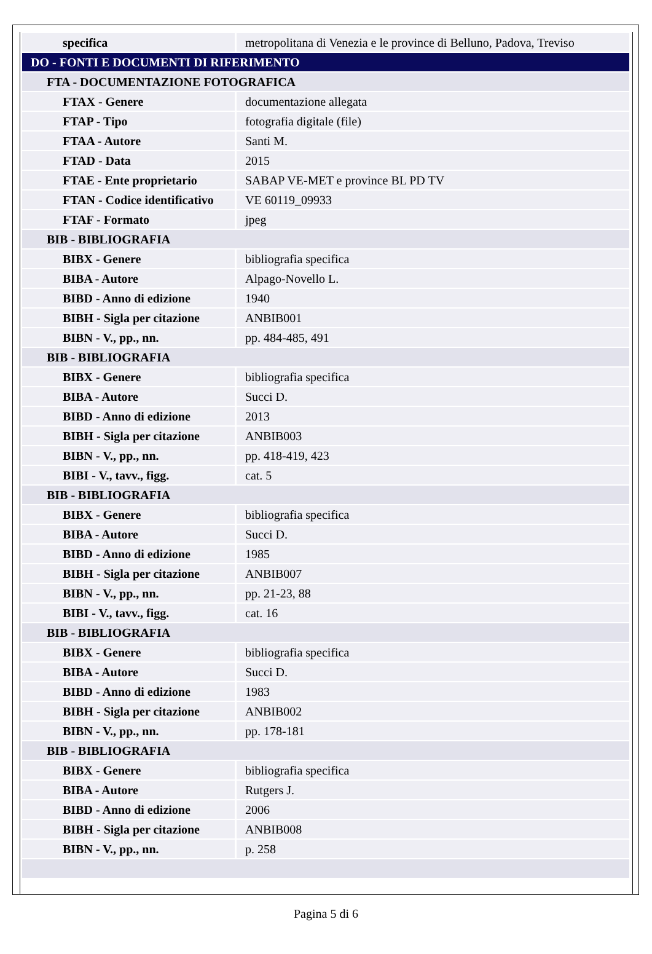| specifica | metropolitana di Venezia e le province di Belluno, Padova, Treviso |
| DO - FONTI E DOCUMENTI DI RIFERIMENTO | |
| FTA - DOCUMENTAZIONE FOTOGRAFICA | |
| FTAX - Genere | documentazione allegata |
| FTAP - Tipo | fotografia digitale (file) |
| FTAA - Autore | Santi M. |
| FTAD - Data | 2015 |
| FTAE - Ente proprietario | SABAP VE-MET e province BL PD TV |
| FTAN - Codice identificativo | VE 60119_09933 |
| FTAF - Formato | jpeg |
| BIB - BIBLIOGRAFIA | |
| BIBX - Genere | bibliografia specifica |
| BIBA - Autore | Alpago-Novello L. |
| BIBD - Anno di edizione | 1940 |
| BIBH - Sigla per citazione | ANBIB001 |
| BIBN - V., pp., nn. | pp. 484-485, 491 |
| BIB - BIBLIOGRAFIA | |
| BIBX - Genere | bibliografia specifica |
| BIBA - Autore | Succi D. |
| BIBD - Anno di edizione | 2013 |
| BIBH - Sigla per citazione | ANBIB003 |
| BIBN - V., pp., nn. | pp. 418-419, 423 |
| BIBI - V., tavv., figg. | cat. 5 |
| BIB - BIBLIOGRAFIA | |
| BIBX - Genere | bibliografia specifica |
| BIBA - Autore | Succi D. |
| BIBD - Anno di edizione | 1985 |
| BIBH - Sigla per citazione | ANBIB007 |
| BIBN - V., pp., nn. | pp. 21-23, 88 |
| BIBI - V., tavv., figg. | cat. 16 |
| BIB - BIBLIOGRAFIA | |
| BIBX - Genere | bibliografia specifica |
| BIBA - Autore | Succi D. |
| BIBD - Anno di edizione | 1983 |
| BIBH - Sigla per citazione | ANBIB002 |
| BIBN - V., pp., nn. | pp. 178-181 |
| BIB - BIBLIOGRAFIA | |
| BIBX - Genere | bibliografia specifica |
| BIBA - Autore | Rutgers J. |
| BIBD - Anno di edizione | 2006 |
| BIBH - Sigla per citazione | ANBIB008 |
| BIBN - V., pp., nn. | p. 258 |
Pagina 5 di 6